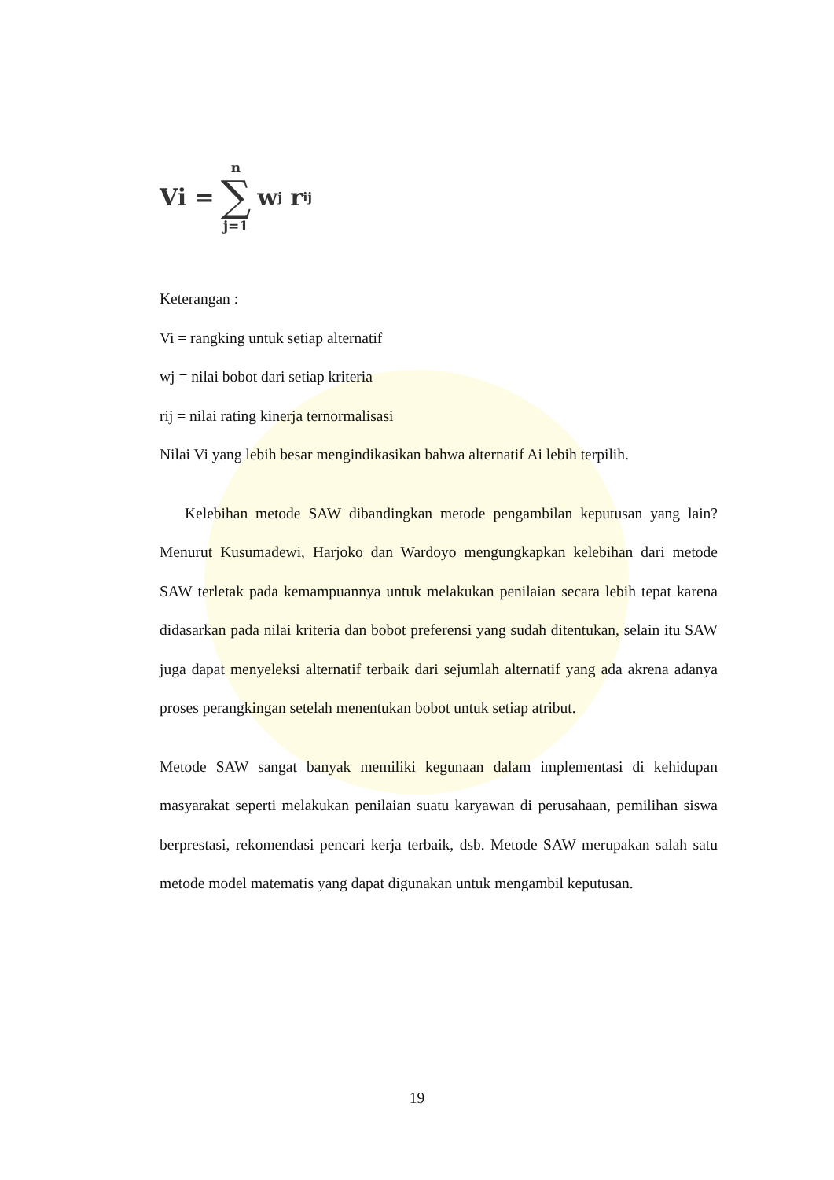Vi = n ∑ j=1 w<sub>j</sub> r<sub>ij</sub>
Keterangan :
Vi = rangking untuk setiap alternatif
wj = nilai bobot dari setiap kriteria
rij = nilai rating kinerja ternormalisasi
Nilai Vi yang lebih besar mengindikasikan bahwa alternatif Ai lebih terpilih.
Kelebihan metode SAW dibandingkan metode pengambilan keputusan yang lain? Menurut Kusumadewi, Harjoko dan Wardoyo mengungkapkan kelebihan dari metode SAW terletak pada kemampuannya untuk melakukan penilaian secara lebih tepat karena didasarkan pada nilai kriteria dan bobot preferensi yang sudah ditentukan, selain itu SAW juga dapat menyeleksi alternatif terbaik dari sejumlah alternatif yang ada akrena adanya proses perangkingan setelah menentukan bobot untuk setiap atribut.
Metode SAW sangat banyak memiliki kegunaan dalam implementasi di kehidupan masyarakat seperti melakukan penilaian suatu karyawan di perusahaan, pemilihan siswa berprestasi, rekomendasi pencari kerja terbaik, dsb. Metode SAW merupakan salah satu metode model matematis yang dapat digunakan untuk mengambil keputusan.
19